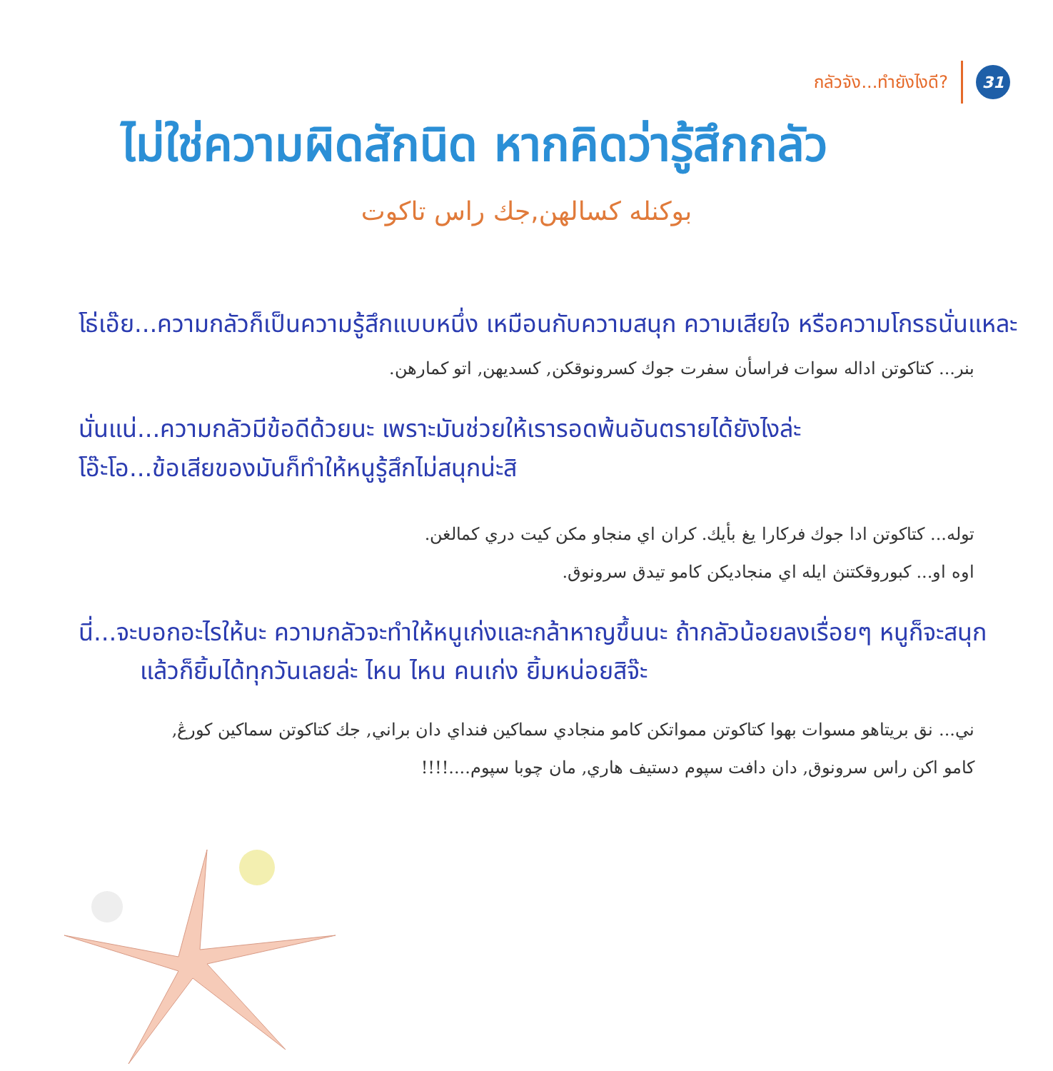กลัวจัง...ทำยังไงดี?
31
ไม่ใช่ความผิดสักนิด หากคิดว่ารู้สึกกลัว
بوكنله كسالهن,جك راس تاكوت
โธ่เอ๊ย...ความกลัวก็เป็นความรู้สึกแบบหนึ่ง เหมือนกับความสนุก ความเสียใจ หรือความโกรธนั่นแหละ
بنر... كتاكوتن اداله سوات فراسأن سفرت جوك كسرونوقكن, كسديهن, اتو كمارهن.
นั่นแน่...ความกลัวมีข้อดีด้วยนะ เพราะมันช่วยให้เรารอดพ้นอันตรายได้ยังไงล่ะ
โอ๊ะโอ...ข้อเสียของมันก็ทำให้หนูรู้สึกไม่สนุกน่ะสิ
توله... كتاكوتن ادا جوك فركارا يغ بأيك. كران اي منجاو مكن كيت دري كمالغن.
اوه او... كبوروقكتنڽ ايله اي منجاديكن كامو تيدق سرونوق.
นี่...จะบอกอะไรให้นะ ความกลัวจะทำให้หนูเก่งและกล้าหาญขึ้นนะ ถ้ากลัวน้อยลงเรื่อยๆ หนูก็จะสนุก
แล้วก็ยิ้มได้ทุกวันเลยล่ะ ไหน ไหน คนเก่ง ยิ้มหน่อยสิจ๊ะ
ني... نق بريتاهو مسوات بهوا كتاكوتن ممواتكن كامو منجادي سماكين فنداي دان براني, جك كتاكوتن سماكين كورڠ,
كامو اكن راس سرونوق, دان دافت سپوم دستيف هاري, مان چوبا سپوم....!!!!